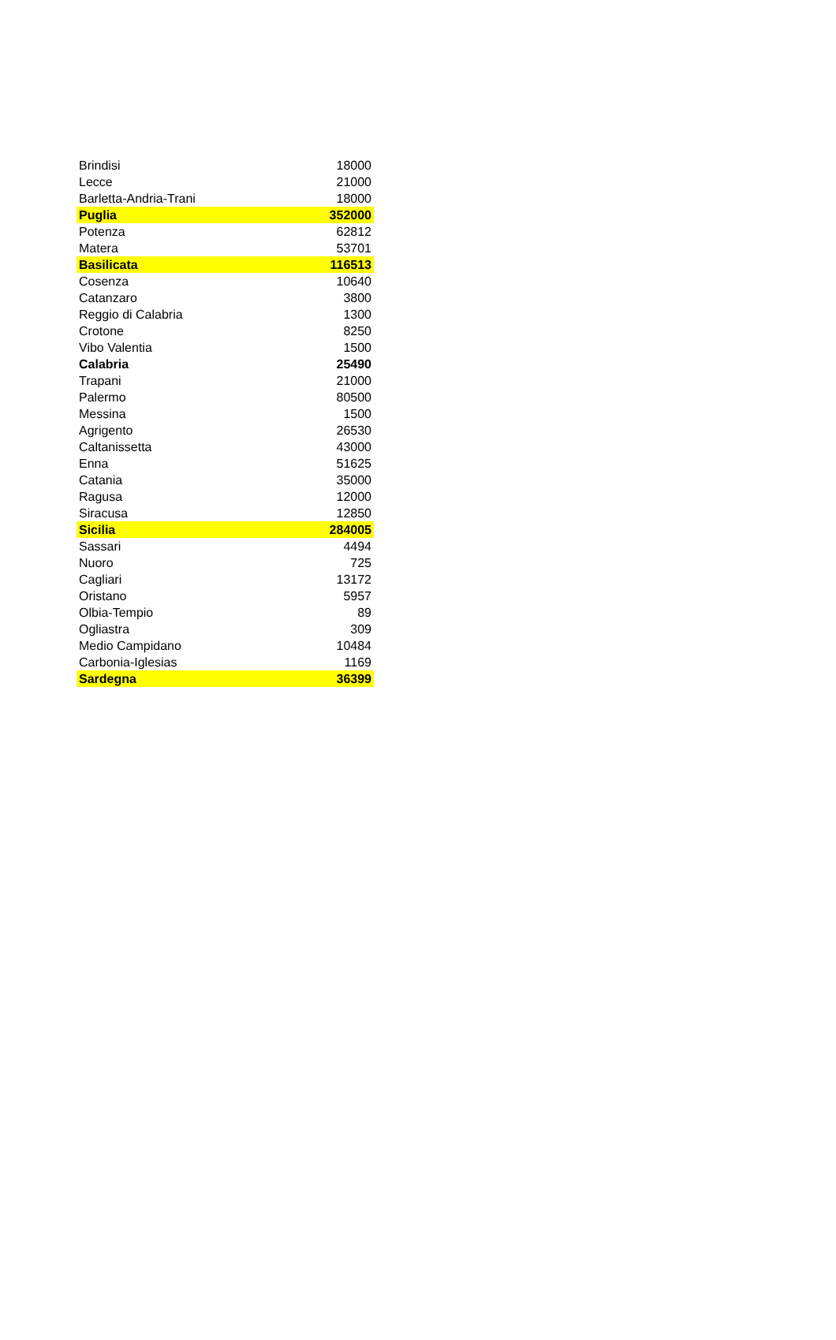| Brindisi | 18000 |
| Lecce | 21000 |
| Barletta-Andria-Trani | 18000 |
| Puglia | 352000 |
| Potenza | 62812 |
| Matera | 53701 |
| Basilicata | 116513 |
| Cosenza | 10640 |
| Catanzaro | 3800 |
| Reggio di Calabria | 1300 |
| Crotone | 8250 |
| Vibo Valentia | 1500 |
| Calabria | 25490 |
| Trapani | 21000 |
| Palermo | 80500 |
| Messina | 1500 |
| Agrigento | 26530 |
| Caltanissetta | 43000 |
| Enna | 51625 |
| Catania | 35000 |
| Ragusa | 12000 |
| Siracusa | 12850 |
| Sicilia | 284005 |
| Sassari | 4494 |
| Nuoro | 725 |
| Cagliari | 13172 |
| Oristano | 5957 |
| Olbia-Tempio | 89 |
| Ogliastra | 309 |
| Medio Campidano | 10484 |
| Carbonia-Iglesias | 1169 |
| Sardegna | 36399 |